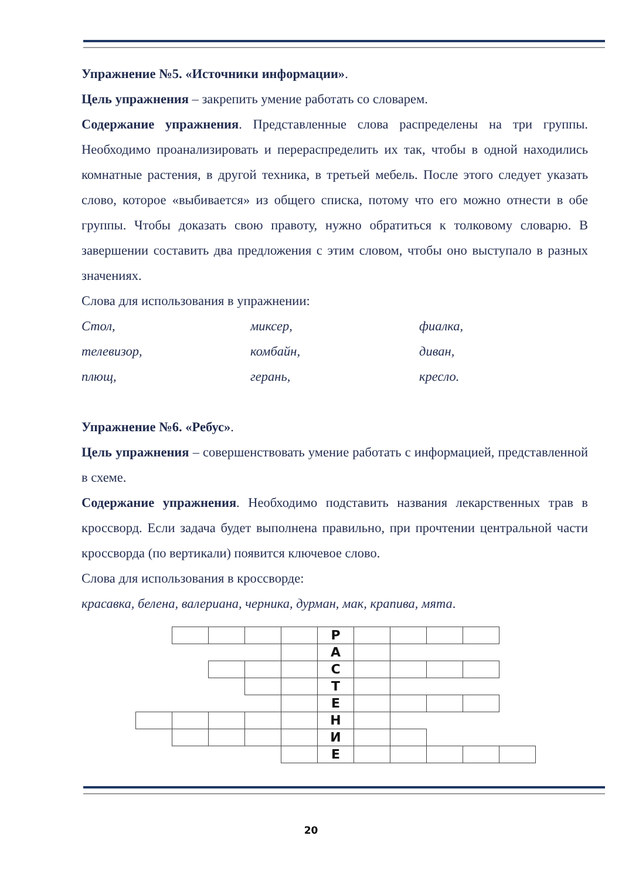Упражнение №5. «Источники информации».
Цель упражнения – закрепить умение работать со словарем.
Содержание упражнения. Представленные слова распределены на три группы. Необходимо проанализировать и перераспределить их так, чтобы в одной находились комнатные растения, в другой техника, в третьей мебель. После этого следует указать слово, которое «выбивается» из общего списка, потому что его можно отнести в обе группы. Чтобы доказать свою правоту, нужно обратиться к толковому словарю. В завершении составить два предложения с этим словом, чтобы оно выступало в разных значениях.
Слова для использования в упражнении:
Стол, миксер, фиалка,
телевизор, комбайн, диван,
плющ, герань, кресло.
Упражнение №6. «Ребус».
Цель упражнения – совершенствовать умение работать с информацией, представленной в схеме.
Содержание упражнения. Необходимо подставить названия лекарственных трав в кроссворд. Если задача будет выполнена правильно, при прочтении центральной части кроссворда (по вертикали) появится ключевое слово.
Слова для использования в кроссворде:
красавка, белена, валериана, черника, дурман, мак, крапива, мята.
| | | | | | Р | | | | | |
| | | | | | А | | | | | |
| | | | | | С | | | | | |
| | | | | | Т | | | | | |
| | | | | | Е | | | | | |
| | | | | | Н | | | | | |
| | | | | | И | | | | | |
| | | | | | Е | | | | | |
20